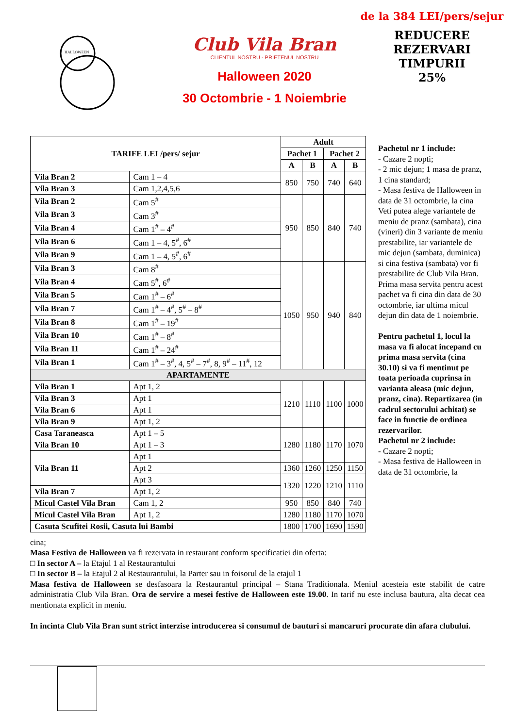HALLOWEEN
Club Vila Bran
CLIENTUL NOSTRU - PRIETENUL NOSTRU
Halloween 2020
30 Octombrie - 1 Noiembrie
de la 384 LEI/pers/sejur
REDUCERE
REZERVARI
TIMPURII
25%
| TARIFE LEI /pers/ sejur | | Adult | | | |
| --- | --- | --- | --- | --- | --- |
| | | Pachet 1 | | Pachet 2 | |
| | | A | B | A | B |
| Vila Bran 2 | Cam 1 – 4 | 850 | 750 | 740 | 640 |
| Vila Bran 3 | Cam 1,2,4,5,6 | | | | |
| Vila Bran 2 | Cam 5<sup>#</sup> | 950 | 850 | 840 | 740 |
| Vila Bran 3 | Cam 3<sup>#</sup> | | | | |
| Vila Bran 4 | Cam 1<sup>#</sup> – 4<sup>#</sup> | | | | |
| Vila Bran 6 | Cam 1 – 4, 5<sup>#</sup>, 6<sup>#</sup> | | | | |
| Vila Bran 9 | Cam 1 – 4, 5<sup>#</sup>, 6<sup>#</sup> | | | | |
| Vila Bran 3 | Cam 8<sup>#</sup> | 1050 | 950 | 940 | 840 |
| Vila Bran 4 | Cam 5<sup>#</sup>, 6<sup>#</sup> | | | | |
| Vila Bran 5 | Cam 1<sup>#</sup> – 6<sup>#</sup> | | | | |
| Vila Bran 7 | Cam 1<sup>#</sup> – 4<sup>#</sup>, 5<sup>#</sup> – 8<sup>#</sup> | | | | |
| Vila Bran 8 | Cam 1<sup>#</sup> – 19<sup>#</sup> | | | | |
| Vila Bran 10 | Cam 1<sup>#</sup> – 8<sup>#</sup> | | | | |
| Vila Bran 11 | Cam 1<sup>#</sup> – 24<sup>#</sup> | | | | |
| Vila Bran 1 | Cam 1<sup>#</sup> – 3<sup>#</sup>, 4, 5<sup>#</sup> – 7<sup>#</sup>, 8, 9<sup>#</sup> – 11<sup>#</sup>, 12 | | | | |
| APARTAMENTE | | | | | |
| Vila Bran 1 | Apt 1, 2 | 1210 | 1110 | 1100 | 1000 |
| Vila Bran 3 | Apt 1 | | | | |
| Vila Bran 6 | Apt 1 | | | | |
| Vila Bran 9 | Apt 1, 2 | | | | |
| Casa Taraneasca | Apt 1 – 5 | 1280 | 1180 | 1170 | 1070 |
| Vila Bran 10 | Apt 1 – 3 | | | | |
| Vila Bran 11 | Apt 1 | | | | |
| | Apt 2 | 1360 | 1260 | 1250 | 1150 |
| | Apt 3 | 1320 | 1220 | 1210 | 1110 |
| Vila Bran 7 | Apt 1, 2 | | | | |
| Micul Castel Vila Bran | Cam 1, 2 | 950 | 850 | 840 | 740 |
| Micul Castel Vila Bran | Apt 1, 2 | 1280 | 1180 | 1170 | 1070 |
| Casuta Scufitei Rosii, Casuta lui Bambi | | 1800 | 1700 | 1690 | 1590 |
Pachetul nr 1 include:
- Cazare 2 nopti;
- 2 mic dejun; 1 masa de pranz, 1 cina standard;
- Masa festiva de Halloween in data de 31 octombrie, la cina
Veti putea alege variantele de meniu de pranz (sambata), cina (vineri) din 3 variante de meniu prestabilite, iar variantele de mic dejun (sambata, duminica) si cina festiva (sambata) vor fi prestabilite de Club Vila Bran.
Prima masa servita pentru acest pachet va fi cina din data de 30 octombrie, iar ultima micul dejun din data de 1 noiembrie.
Pentru pachetul 1, locul la masa va fi alocat incepand cu prima masa servita (cina 30.10) si va fi mentinut pe toata perioada cuprinsa in varianta aleasa (mic dejun, pranz, cina). Repartizarea (in cadrul sectorului achitat) se face in functie de ordinea rezervarilor.
Pachetul nr 2 include:
- Cazare 2 nopti;
- Masa festiva de Halloween in data de 31 octombrie, la
cina;
Masa Festiva de Halloween va fi rezervata in restaurant conform specificatiei din oferta:
□ In sector A – la Etajul 1 al Restaurantului
□ In sector B – la Etajul 2 al Restaurantului, la Parter sau in foisorul de la etajul 1
Masa festiva de Halloween se desfasoara la Restaurantul principal – Stana Traditionala. Meniul acesteia este stabilit de catre administratia Club Vila Bran. Ora de servire a mesei festive de Halloween este 19.00. In tarif nu este inclusa bautura, alta decat cea mentionata explicit in meniu.
In incinta Club Vila Bran sunt strict interzise introducerea si consumul de bauturi si mancaruri procurate din afara clubului.